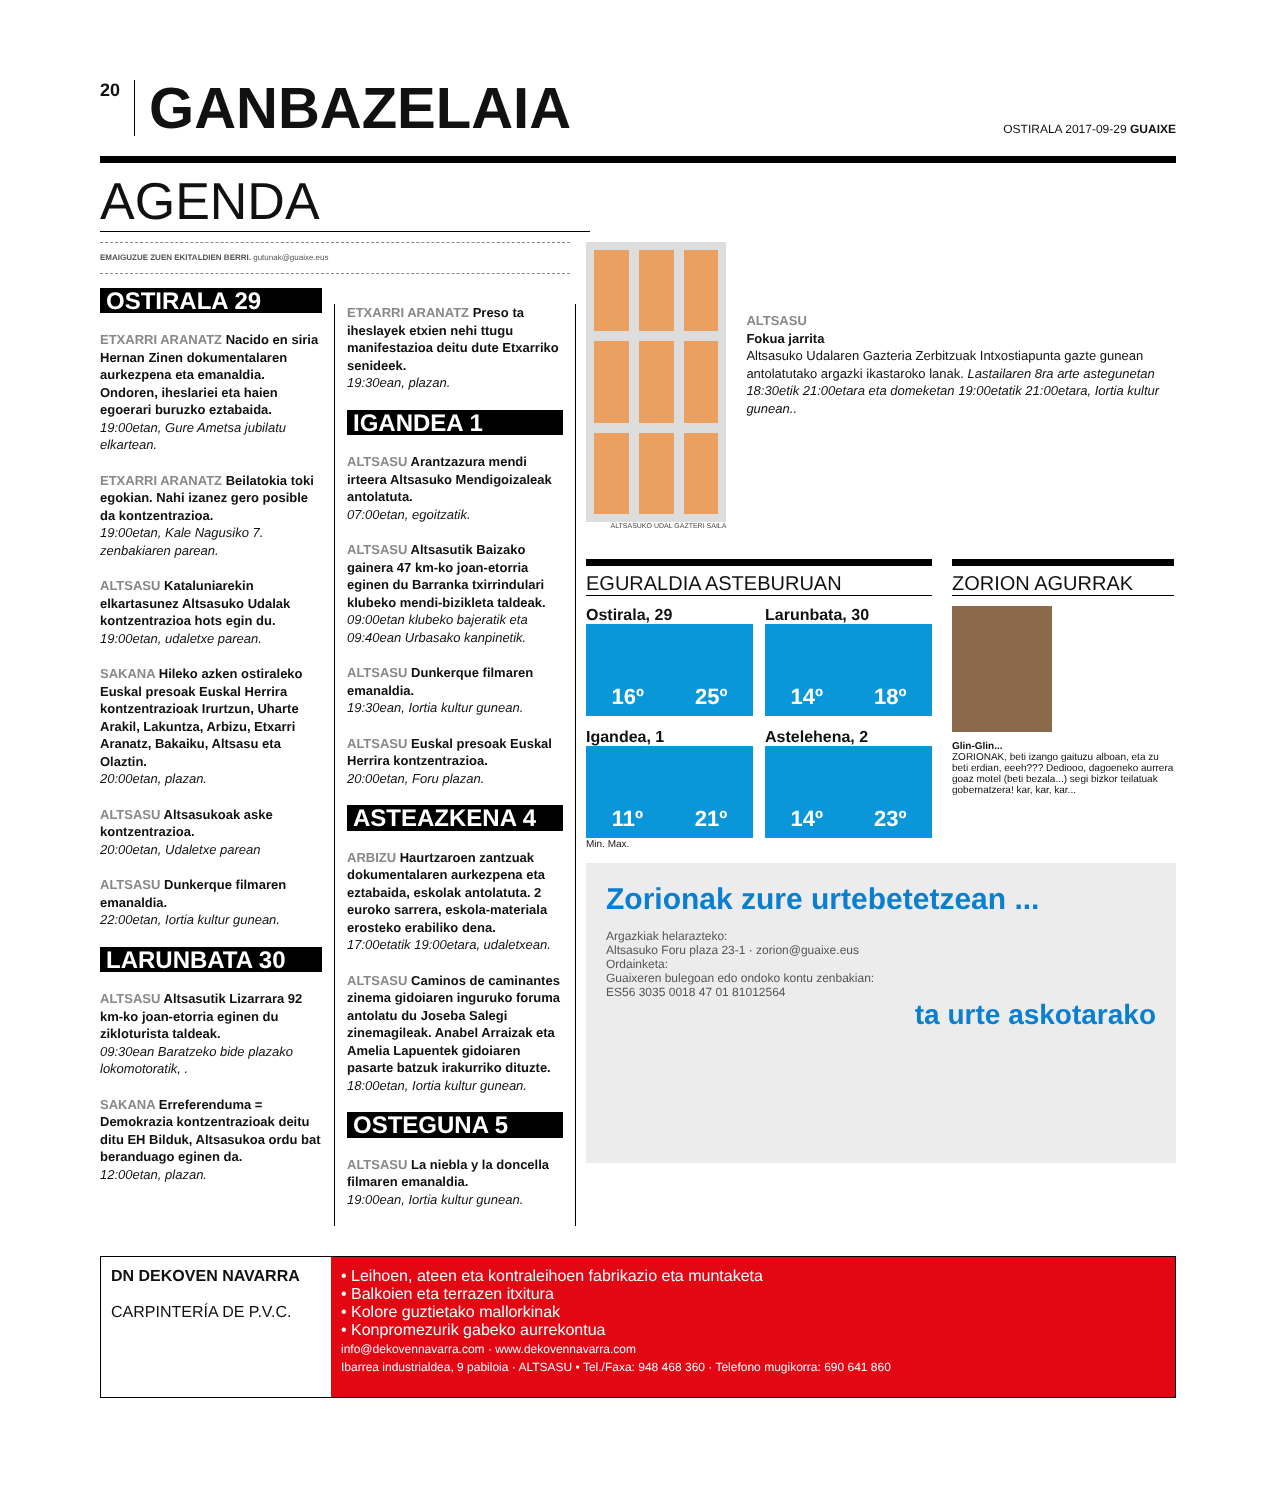20 GANBAZELAIA
OSTIRALA 2017-09-29 GUAIXE
AGENDA
EMAIGUZUE ZUEN EKITALDIEN BERRI. gutunak@guaixe.eus
OSTIRALA 29
ETXARRI ARANATZ Nacido en siria Hernan Zinen dokumentalaren aurkezpena eta emanaldia. Ondoren, iheslariei eta haien egoerari buruzko eztabaida.
19:00etan, Gure Ametsa jubilatu elkartean.
ETXARRI ARANATZ Beilatokia toki egokian. Nahi izanez gero posible da kontzentrazioa.
19:00etan, Kale Nagusiko 7. zenbakiaren parean.
ALTSASU Kataluniarekin elkartasunez Altsasuko Udalak kontzentrazioa hots egin du.
19:00etan, udaletxe parean.
SAKANA Hileko azken ostiraleko Euskal presoak Euskal Herrira kontzentrazioak Irurtzun, Uharte Arakil, Lakuntza, Arbizu, Etxarri Aranatz, Bakaiku, Altsasu eta Olaztin.
20:00etan, plazan.
ALTSASU Altsasukoak aske kontzentrazioa.
20:00etan, Udaletxe parean
ALTSASU Dunkerque filmaren emanaldia.
22:00etan, Iortia kultur gunean.
LARUNBATA 30
ALTSASU Altsasutik Lizarrara 92 km-ko joan-etorria eginen du zikloturista taldeak.
09:30ean Baratzeko bide plazako lokomotoratik, .
SAKANA Erreferenduma = Demokrazia kontzentrazioak deitu ditu EH Bilduk, Altsasukoa ordu bat beranduago eginen da.
12:00etan, plazan.
ETXARRI ARANATZ Preso ta iheslayek etxien nehi ttugu manifestazioa deitu dute Etxarriko senideek.
19:30ean, plazan.
IGANDEA 1
ALTSASU Arantzazura mendi irteera Altsasuko Mendigoizaleak antolatuta.
07:00etan, egoitzatik.
ALTSASU Altsasutik Baizako gainera 47 km-ko joan-etorria eginen du Barranka txirrindulari klubeko mendi-bizikleta taldeak.
09:00etan klubeko bajeratik eta 09:40ean Urbasako kanpinetik.
ALTSASU Dunkerque filmaren emanaldia.
19:30ean, Iortia kultur gunean.
ALTSASU Euskal presoak Euskal Herrira kontzentrazioa.
20:00etan, Foru plazan.
ASTEAZKENA 4
ARBIZU Haurtzaroen zantzuak dokumentalaren aurkezpena eta eztabaida, eskolak antolatuta. 2 euroko sarrera, eskola-materiala erosteko erabiliko dena.
17:00etatik 19:00etara, udaletxean.
ALTSASU Caminos de caminantes zinema gidoiaren inguruko foruma antolatu du Joseba Salegi zinemagileak. Anabel Arraizak eta Amelia Lapuentek gidoiaren pasarte batzuk irakurriko dituzte.
18:00etan, Iortia kultur gunean.
OSTEGUNA 5
ALTSASU La niebla y la doncella filmaren emanaldia.
19:00ean, Iortia kultur gunean.
ALTSASUKO UDAL GAZTERI SAILA
ALTSASU
Fokua jarrita
Altsasuko Udalaren Gazteria Zerbitzuak Intxostiapunta gazte gunean antolatutako argazki ikastaroko lanak. Lastailaren 8ra arte astegunetan 18:30etik 21:00etara eta domeketan 19:00etatik 21:00etara, Iortia kultur gunean..
EGURALDIA ASTEBURUAN
Ostirala, 29
16º 25º
Larunbata, 30
14º 18º
Igandea, 1
11º 21º
Astelehena, 2
14º 23º
Min. Max.
ZORION AGURRAK
Glin-Glin...
ZORIONAK, beti izango gaituzu alboan, eta zu beti erdian, eeeh??? Dediooo, dagoeneko aurrera goaz motel (beti bezala...) segi bizkor teilatuak gobernatzera! kar, kar, kar...
Zorionak zure urtebetetzean ...
Argazkiak helarazteko:
Altsasuko Foru plaza 23-1 · zorion@guaixe.eus
Ordainketa:
Guaixeren bulegoan edo ondoko kontu zenbakian:
ES56 3035 0018 47 01 81012564
ta urte askotarako
DN DEKOVEN NAVARRA
CARPINTERÍA DE P.V.C.
• Leihoen, ateen eta kontraleihoen fabrikazio eta muntaketa
• Balkoien eta terrazen itxitura
• Kolore guztietako mallorkinak
• Konpromezurik gabeko aurrekontua
info@dekovennavarra.com · www.dekovennavarra.com
Ibarrea industrialdea, 9 pabiloia · ALTSASU • Tel./Faxa: 948 468 360 · Telefono mugikorra: 690 641 860